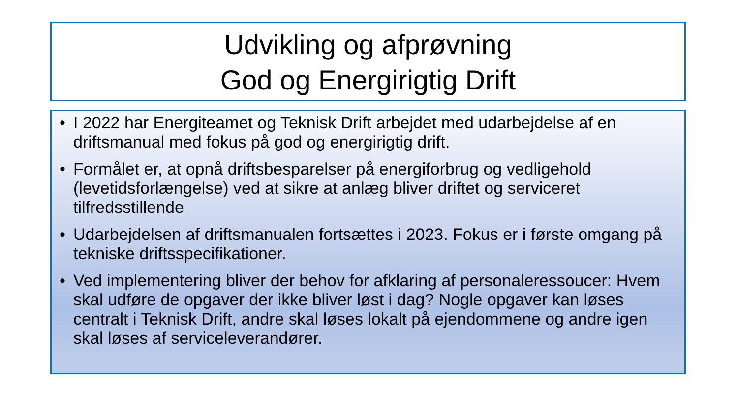Udvikling og afprøvning
God og Energirigtig Drift
• I 2022 har Energiteamet og Teknisk Drift arbejdet med udarbejdelse af en driftsmanual med fokus på god og energirigtig drift.
• Formålet er, at opnå driftsbesparelser på energiforbrug og vedligehold (levetidsforlængelse) ved at sikre at anlæg bliver driftet og serviceret tilfredsstillende
• Udarbejdelsen af driftsmanualen fortsættes i 2023. Fokus er i første omgang på tekniske driftsspecifikationer.
• Ved implementering bliver der behov for afklaring af personaleressoucer: Hvem skal udføre de opgaver der ikke bliver løst i dag? Nogle opgaver kan løses centralt i Teknisk Drift, andre skal løses lokalt på ejendommene og andre igen skal løses af serviceleverandører.